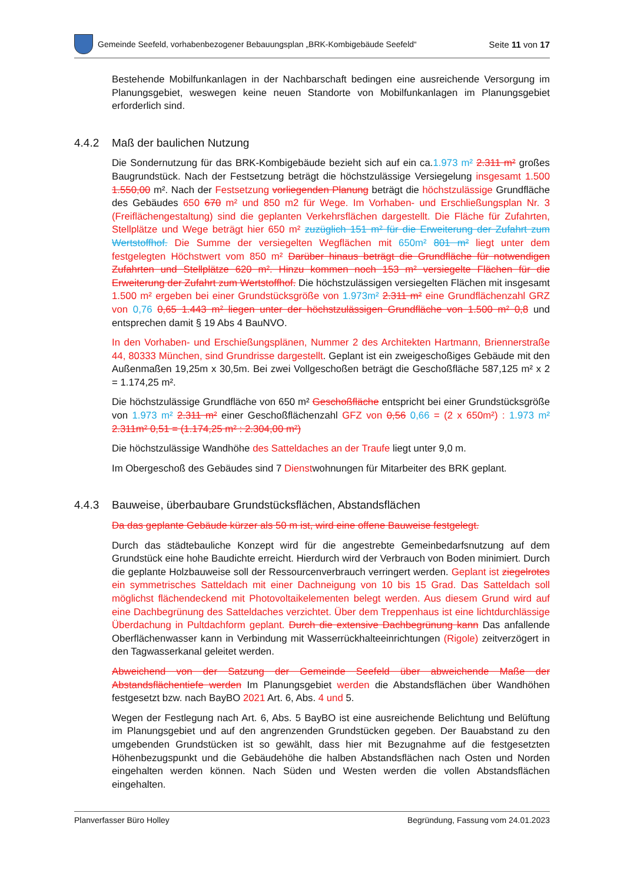Gemeinde Seefeld, vorhabenbezogener Bebauungsplan „BRK-Kombigebäude Seefeld“
Seite 11 von 17
Bestehende Mobilfunkanlagen in der Nachbarschaft bedingen eine ausreichende Versorgung im Planungsgebiet, weswegen keine neuen Standorte von Mobilfunkanlagen im Planungsgebiet erforderlich sind.
4.4.2 Maß der baulichen Nutzung
Die Sondernutzung für das BRK-Kombigebäude bezieht sich auf ein ca.1.973 m² 2.311 m² großes Baugrundstück. Nach der Festsetzung beträgt die höchstzulässige Versiegelung insgesamt 1.500 1.550,00 m². Nach der Festsetzung vorliegenden Planung beträgt die höchstzulässige Grundfläche des Gebäudes 650 670 m² und 850 m2 für Wege. Im Vorhaben- und Erschließungsplan Nr. 3 (Freiflächengestaltung) sind die geplanten Verkehrsflächen dargestellt. Die Fläche für Zufahrten, Stellplätze und Wege beträgt hier 650 m² zuzüglich 151 m² für die Erweiterung der Zufahrt zum Wertstoffhof. Die Summe der versiegelten Wegflächen mit 650m² 801 m² liegt unter dem festgelegten Höchstwert vom 850 m² Darüber hinaus beträgt die Grundfläche für notwendigen Zufahrten und Stellplätze 620 m². Hinzu kommen noch 153 m² versiegelte Flächen für die Erweiterung der Zufahrt zum Wertstoffhof. Die höchstzulässigen versiegelten Flächen mit insgesamt 1.500 m² ergeben bei einer Grundstücksgröße von 1.973m² 2.311 m² eine Grundflächenzahl GRZ von 0,76 0,65 1.443 m² liegen unter der höchstzulässigen Grundfläche von 1.500 m² 0,8 und entsprechen damit § 19 Abs 4 BauNVO.
In den Vorhaben- und Erschießungsplänen, Nummer 2 des Architekten Hartmann, Briennerstraße 44, 80333 München, sind Grundrisse dargestellt. Geplant ist ein zweigeschoßiges Gebäude mit den Außenmaßen 19,25m x 30,5m. Bei zwei Vollgeschoßen beträgt die Geschoßfläche 587,125 m² x 2 = 1.174,25 m².
Die höchstzulässige Grundfläche von 650 m² Geschoßfläche entspricht bei einer Grundstücksgröße von 1.973 m² 2.311 m² einer Geschoßflächenzahl GFZ von 0,56 0,66 = (2 x 650m²) : 1.973 m² 2.311m² 0,51 = (1.174,25 m² : 2.304,00 m²)
Die höchstzulässige Wandhöhe des Satteldaches an der Traufe liegt unter 9,0 m.
Im Obergeschoß des Gebäudes sind 7 Dienstwohnungen für Mitarbeiter des BRK geplant.
4.4.3 Bauweise, überbaubare Grundstücksflächen, Abstandsflächen
Da das geplante Gebäude kürzer als 50 m ist, wird eine offene Bauweise festgelegt.
Durch das städtebauliche Konzept wird für die angestrebte Gemeinbedarfsnutzung auf dem Grundstück eine hohe Baudichte erreicht. Hierdurch wird der Verbrauch von Boden minimiert. Durch die geplante Holzbauweise soll der Ressourcenverbrauch verringert werden. Geplant ist ziegelrotes ein symmetrisches Satteldach mit einer Dachneigung von 10 bis 15 Grad. Das Satteldach soll möglichst flächendeckend mit Photovoltaikelementen belegt werden. Aus diesem Grund wird auf eine Dachbegrünung des Satteldaches verzichtet. Über dem Treppenhaus ist eine lichtdurchlässige Überdachung in Pultdachform geplant. Durch die extensive Dachbegrünung kann Das anfallende Oberflächenwasser kann in Verbindung mit Wasserrückhalteeinrichtungen (Rigole) zeitverzögert in den Tagwasserkanal geleitet werden.
Abweichend von der Satzung der Gemeinde Seefeld über abweichende Maße der Abstandsflächentiefe werden Im Planungsgebiet werden die Abstandsflächen über Wandhöhen festgesetzt bzw. nach BayBO 2021 Art. 6, Abs. 4 und 5.
Wegen der Festlegung nach Art. 6, Abs. 5 BayBO ist eine ausreichende Belichtung und Belüftung im Planungsgebiet und auf den angrenzenden Grundstücken gegeben. Der Bauabstand zu den umgebenden Grundstücken ist so gewählt, dass hier mit Bezugnahme auf die festgesetzten Höhenbezugspunkt und die Gebäudehöhe die halben Abstandsflächen nach Osten und Norden eingehalten werden können. Nach Süden und Westen werden die vollen Abstandsflächen eingehalten.
Planverfasser Büro Holley Begründung, Fassung vom 24.01.2023